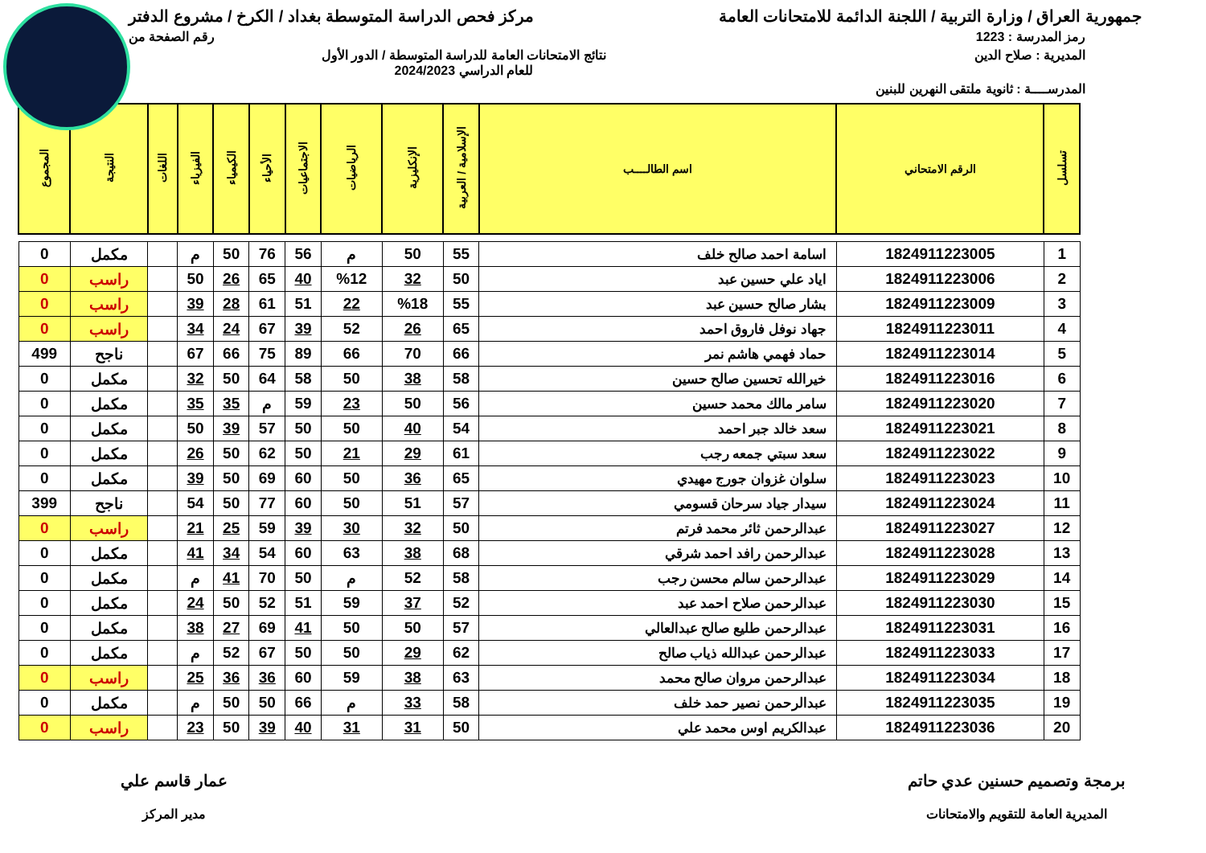جمهورية العراق / وزارة التربية / اللجنة الدائمة للامتحانات العامة
مركز فحص الدراسة المتوسطة بغداد / الكرخ / مشروع الدفتر
رمز المدرسة : 1223 رقم الصفحة من
المديرية : صلاح الدين نتائج الامتحانات العامة للدراسة المتوسطة / الدور الأول
للعام الدراسي 2024/2023
المدرســــة : ثانوية ملتقى النهرين للبنين
| تسلسل | الرقم الامتحاني | اسم الطالــــب | الإسلامية / العربية | الإنكليزية | الرياضيات | الاجتماعيات | الأحياء | الكيمياء | الفيزياء | اللغات | النتيجة | المجموع |
| --- | --- | --- | --- | --- | --- | --- | --- | --- | --- | --- | --- | --- |
| 1 | 1824911223005 | اسامة احمد صالح خلف | 55 | 50 | م | 56 | 76 | 50 | م | | مكمل | 0 |
| 2 | 1824911223006 | اياد علي حسين عبد | 50 | 32 | %12 | 40 | 65 | 26 | 50 | | راسب | 0 |
| 3 | 1824911223009 | بشار صالح حسين عبد | 55 | %18 | 22 | 51 | 61 | 28 | 39 | | راسب | 0 |
| 4 | 1824911223011 | جهاد نوفل فاروق احمد | 65 | 26 | 52 | 39 | 67 | 24 | 34 | | راسب | 0 |
| 5 | 1824911223014 | حماد فهمي هاشم نمر | 66 | 70 | 66 | 89 | 75 | 66 | 67 | | ناجح | 499 |
| 6 | 1824911223016 | خيرالله تحسين صالح حسين | 58 | 38 | 50 | 58 | 64 | 50 | 32 | | مكمل | 0 |
| 7 | 1824911223020 | سامر مالك محمد حسين | 56 | 50 | 23 | 59 | م | 35 | 35 | | مكمل | 0 |
| 8 | 1824911223021 | سعد خالد جبر احمد | 54 | 40 | 50 | 50 | 57 | 39 | 50 | | مكمل | 0 |
| 9 | 1824911223022 | سعد سبتي جمعه رجب | 61 | 29 | 21 | 50 | 62 | 50 | 26 | | مكمل | 0 |
| 10 | 1824911223023 | سلوان غزوان جورج مهيدي | 65 | 36 | 50 | 60 | 69 | 50 | 39 | | مكمل | 0 |
| 11 | 1824911223024 | سيدار جياد سرحان قسومي | 57 | 51 | 50 | 60 | 77 | 50 | 54 | | ناجح | 399 |
| 12 | 1824911223027 | عبدالرحمن ثائر محمد فرتم | 50 | 32 | 30 | 39 | 59 | 25 | 21 | | راسب | 0 |
| 13 | 1824911223028 | عبدالرحمن رافد احمد شرقي | 68 | 38 | 63 | 60 | 54 | 34 | 41 | | مكمل | 0 |
| 14 | 1824911223029 | عبدالرحمن سالم محسن رجب | 58 | 52 | م | 50 | 70 | 41 | م | | مكمل | 0 |
| 15 | 1824911223030 | عبدالرحمن صلاح احمد عبد | 52 | 37 | 59 | 51 | 52 | 50 | 24 | | مكمل | 0 |
| 16 | 1824911223031 | عبدالرحمن طليع صالح عبدالعالي | 57 | 50 | 50 | 41 | 69 | 27 | 38 | | مكمل | 0 |
| 17 | 1824911223033 | عبدالرحمن عبدالله ذياب صالح | 62 | 29 | 50 | 50 | 67 | 52 | م | | مكمل | 0 |
| 18 | 1824911223034 | عبدالرحمن مروان صالح محمد | 63 | 38 | 59 | 60 | 36 | 36 | 25 | | راسب | 0 |
| 19 | 1824911223035 | عبدالرحمن نصير حمد خلف | 58 | 33 | م | 66 | 50 | 50 | م | | مكمل | 0 |
| 20 | 1824911223036 | عبدالكريم اوس محمد علي | 50 | 31 | 31 | 40 | 39 | 50 | 23 | | راسب | 0 |
برمجة وتصميم حسنين عدي حاتم
المديرية العامة للتقويم والامتحانات
عمار قاسم علي
مدير المركز